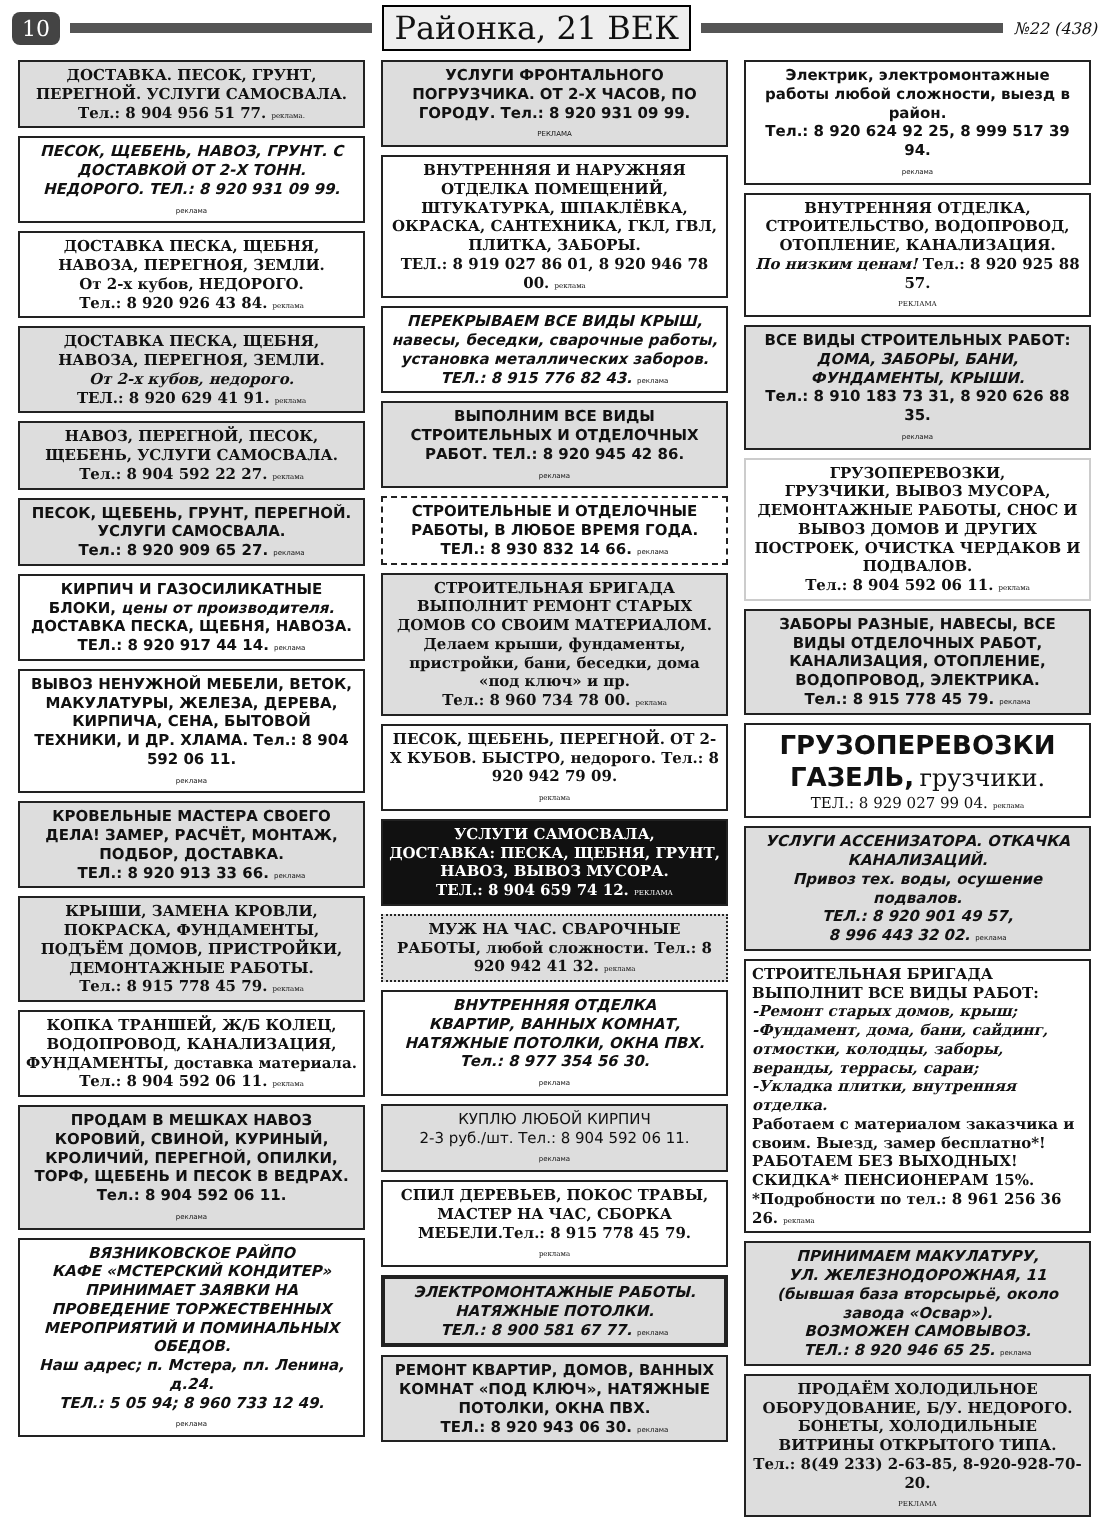10 Районка, 21 ВЕК №22 (438)
ДОСТАВКА. ПЕСОК, ГРУНТ, ПЕРЕГНОЙ. УСЛУГИ САМОСВАЛА.
Тел.: 8 904 956 51 77. реклама.
ПЕСОК, ЩЕБЕНЬ, НАВОЗ, ГРУНТ. С ДОСТАВКОЙ ОТ 2-Х ТОНН. НЕДОРОГО. ТЕЛ.: 8 920 931 09 99. реклама
ДОСТАВКА ПЕСКА, ЩЕБНЯ, НАВОЗА, ПЕРЕГНОЯ, ЗЕМЛИ.
От 2-х кубов, НЕДОРОГО.
Тел.: 8 920 926 43 84. реклама
ДОСТАВКА ПЕСКА, ЩЕБНЯ, НАВОЗА, ПЕРЕГНОЯ, ЗЕМЛИ.
От 2-х кубов, недорого.
ТЕЛ.: 8 920 629 41 91. реклама
НАВОЗ, ПЕРЕГНОЙ, ПЕСОК, ЩЕБЕНЬ, УСЛУГИ САМОСВАЛА.
Тел.: 8 904 592 22 27. реклама
ПЕСОК, ЩЕБЕНЬ, ГРУНТ, ПЕРЕГНОЙ. УСЛУГИ САМОСВАЛА.
Тел.: 8 920 909 65 27. реклама
КИРПИЧ И ГАЗОСИЛИКАТНЫЕ БЛОКИ, цены от производителя. ДОСТАВКА ПЕСКА, ЩЕБНЯ, НАВОЗА. ТЕЛ.: 8 920 917 44 14. реклама
ВЫВОЗ НЕНУЖНОЙ МЕБЕЛИ, ВЕТОК, МАКУЛАТУРЫ, ЖЕЛЕЗА, ДЕРЕВА, КИРПИЧА, СЕНА, БЫТОВОЙ ТЕХНИКИ, И ДР. ХЛАМА. Тел.: 8 904 592 06 11.
реклама
КРОВЕЛЬНЫЕ МАСТЕРА СВОЕГО ДЕЛА! ЗАМЕР, РАСЧЁТ, МОНТАЖ, ПОДБОР, ДОСТАВКА.
ТЕЛ.: 8 920 913 33 66. реклама
КРЫШИ, ЗАМЕНА КРОВЛИ, ПОКРАСКА, ФУНДАМЕНТЫ, ПОДЪЁМ ДОМОВ, ПРИСТРОЙКИ, ДЕМОНТАЖНЫЕ РАБОТЫ.
Тел.: 8 915 778 45 79. реклама
КОПКА ТРАНШЕЙ, Ж/Б КОЛЕЦ, ВОДОПРОВОД, КАНАЛИЗАЦИЯ, ФУНДАМЕНТЫ, доставка материала.
Тел.: 8 904 592 06 11. реклама
ПРОДАМ В МЕШКАХ НАВОЗ КОРОВИЙ, СВИНОЙ, КУРИНЫЙ, КРОЛИЧИЙ, ПЕРЕГНОЙ, ОПИЛКИ, ТОРФ, ЩЕБЕНЬ И ПЕСОК В ВЕДРАХ. Тел.: 8 904 592 06 11.
реклама
ВЯЗНИКОВСКОЕ РАЙПО
КАФЕ «МСТЕРСКИЙ КОНДИТЕР» ПРИНИМАЕТ ЗАЯВКИ НА ПРОВЕДЕНИЕ ТОРЖЕСТВЕННЫХ МЕРОПРИЯТИЙ И ПОМИНАЛЬНЫХ ОБЕДОВ.
Наш адрес; п. Мстера, пл. Ленина, д.24.
ТЕЛ.: 5 05 94; 8 960 733 12 49.
реклама
УСЛУГИ ФРОНТАЛЬНОГО ПОГРУЗЧИКА. ОТ 2-Х ЧАСОВ, ПО ГОРОДУ. Тел.: 8 920 931 09 99.
РЕКЛАМА
ВНУТРЕННЯЯ И НАРУЖНЯЯ ОТДЕЛКА ПОМЕЩЕНИЙ, ШТУКАТУРКА, ШПАКЛЁВКА, ОКРАСКА, САНТЕХНИКА, ГКЛ, ГВЛ, ПЛИТКА, ЗАБОРЫ.
ТЕЛ.: 8 919 027 86 01, 8 920 946 78 00. реклама
ПЕРЕКРЫВАЕМ ВСЕ ВИДЫ КРЫШ, навесы, беседки, сварочные работы, установка металлических заборов.
ТЕЛ.: 8 915 776 82 43. реклама
ВЫПОЛНИМ ВСЕ ВИДЫ СТРОИТЕЛЬНЫХ И ОТДЕЛОЧНЫХ РАБОТ. ТЕЛ.: 8 920 945 42 86.
реклама
СТРОИТЕЛЬНЫЕ И ОТДЕЛОЧНЫЕ РАБОТЫ, В ЛЮБОЕ ВРЕМЯ ГОДА.
ТЕЛ.: 8 930 832 14 66. реклама
СТРОИТЕЛЬНАЯ БРИГАДА ВЫПОЛНИТ РЕМОНТ СТАРЫХ ДОМОВ СО СВОИМ МАТЕРИАЛОМ.
Делаем крыши, фундаменты, пристройки, бани, беседки, дома «под ключ» и пр.
Тел.: 8 960 734 78 00. реклама
ПЕСОК, ЩЕБЕНЬ, ПЕРЕГНОЙ. ОТ 2-Х КУБОВ. БЫСТРО, недорого. Тел.: 8 920 942 79 09.
реклама
УСЛУГИ САМОСВАЛА,
ДОСТАВКА: ПЕСКА, ЩЕБНЯ, ГРУНТ, НАВОЗ, ВЫВОЗ МУСОРА.
ТЕЛ.: 8 904 659 74 12. РЕКЛАМА
МУЖ НА ЧАС. СВАРОЧНЫЕ РАБОТЫ, любой сложности. Тел.: 8 920 942 41 32. реклама
ВНУТРЕННЯЯ ОТДЕЛКА
КВАРТИР, ВАННЫХ КОМНАТ, НАТЯЖНЫЕ ПОТОЛКИ, ОКНА ПВХ.
Тел.: 8 977 354 56 30.
реклама
КУПЛЮ ЛЮБОЙ КИРПИЧ
2-3 руб./шт. Тел.: 8 904 592 06 11.
реклама
СПИЛ ДЕРЕВЬЕВ, ПОКОС ТРАВЫ, МАСТЕР НА ЧАС, СБОРКА МЕБЕЛИ.Тел.: 8 915 778 45 79.
реклама
ЭЛЕКТРОМОНТАЖНЫЕ РАБОТЫ. НАТЯЖНЫЕ ПОТОЛКИ.
ТЕЛ.: 8 900 581 67 77. реклама
РЕМОНТ КВАРТИР, ДОМОВ, ВАННЫХ КОМНАТ «ПОД КЛЮЧ», НАТЯЖНЫЕ ПОТОЛКИ, ОКНА ПВХ.
ТЕЛ.: 8 920 943 06 30. реклама
Электрик, электромонтажные работы любой сложности, выезд в район.
Тел.: 8 920 624 92 25, 8 999 517 39 94.
реклама
ВНУТРЕННЯЯ ОТДЕЛКА, СТРОИТЕЛЬСТВО, ВОДОПРОВОД, ОТОПЛЕНИЕ, КАНАЛИЗАЦИЯ.
По низким ценам! Тел.: 8 920 925 88 57.
РЕКЛАМА
ВСЕ ВИДЫ СТРОИТЕЛЬНЫХ РАБОТ: ДОМА, ЗАБОРЫ, БАНИ, ФУНДАМЕНТЫ, КРЫШИ.
Тел.: 8 910 183 73 31, 8 920 626 88 35.
реклама
ГРУЗОПЕРЕВОЗКИ,
ГРУЗЧИКИ, ВЫВОЗ МУСОРА, ДЕМОНТАЖНЫЕ РАБОТЫ, СНОС И ВЫВОЗ ДОМОВ И ДРУГИХ ПОСТРОЕК, ОЧИСТКА ЧЕРДАКОВ И ПОДВАЛОВ.
Тел.: 8 904 592 06 11. реклама
ЗАБОРЫ РАЗНЫЕ, НАВЕСЫ, ВСЕ ВИДЫ ОТДЕЛОЧНЫХ РАБОТ, КАНАЛИЗАЦИЯ, ОТОПЛЕНИЕ, ВОДОПРОВОД, ЭЛЕКТРИКА.
Тел.: 8 915 778 45 79. реклама
ГРУЗОПЕРЕВОЗКИ ГАЗЕЛЬ, грузчики.
ТЕЛ.: 8 929 027 99 04. реклама
УСЛУГИ АССЕНИЗАТОРА. ОТКАЧКА КАНАЛИЗАЦИЙ.
Привоз тех. воды, осушение подвалов.
ТЕЛ.: 8 920 901 49 57,
8 996 443 32 02. реклама
СТРОИТЕЛЬНАЯ БРИГАДА ВЫПОЛНИТ ВСЕ ВИДЫ РАБОТ:
-Ремонт старых домов, крыш;
-Фундамент, дома, бани, сайдинг, отмостки, колодцы, заборы, веранды, террасы, сараи;
-Укладка плитки, внутренняя отделка.
Работаем с материалом заказчика и своим. Выезд, замер бесплатно*!
РАБОТАЕМ БЕЗ ВЫХОДНЫХ!
СКИДКА* ПЕНСИОНЕРАМ 15%.
*Подробности по тел.: 8 961 256 36 26. реклама
ПРИНИМАЕМ МАКУЛАТУРУ,
УЛ. ЖЕЛЕЗНОДОРОЖНАЯ, 11
(бывшая база вторсырьё, около завода «Освар»).
ВОЗМОЖЕН САМОВЫВОЗ.
ТЕЛ.: 8 920 946 65 25. реклама
ПРОДАЁМ ХОЛОДИЛЬНОЕ ОБОРУДОВАНИЕ, Б/У. НЕДОРОГО. БОНЕТЫ, ХОЛОДИЛЬНЫЕ ВИТРИНЫ ОТКРЫТОГО ТИПА.
Тел.: 8(49 233) 2-63-85, 8-920-928-70-20.
РЕКЛАМА